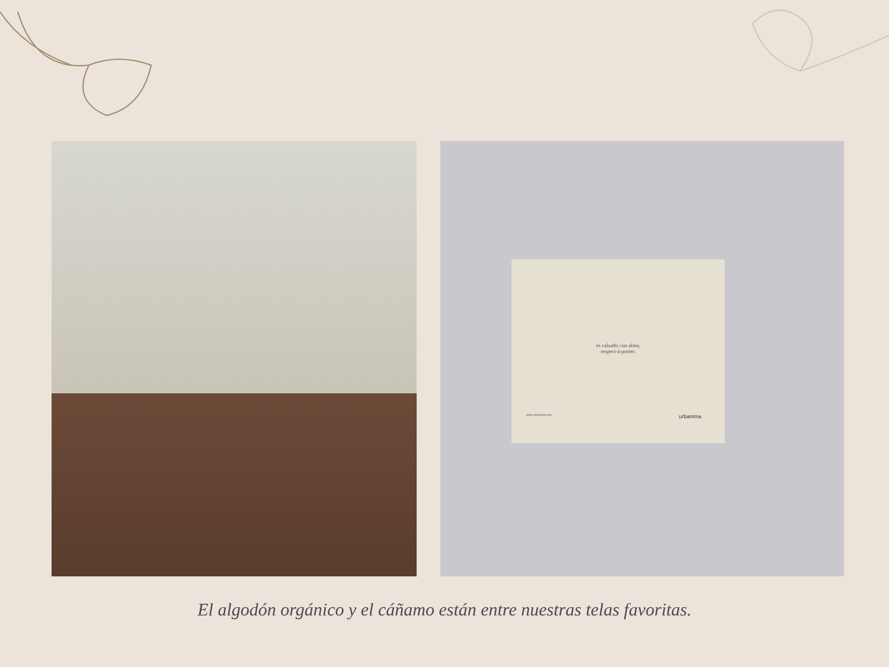es calzado con alma,
respect-à-porter.
www.urbanima.com urbanima
El algodón orgánico y el cáñamo están entre nuestras telas favoritas.